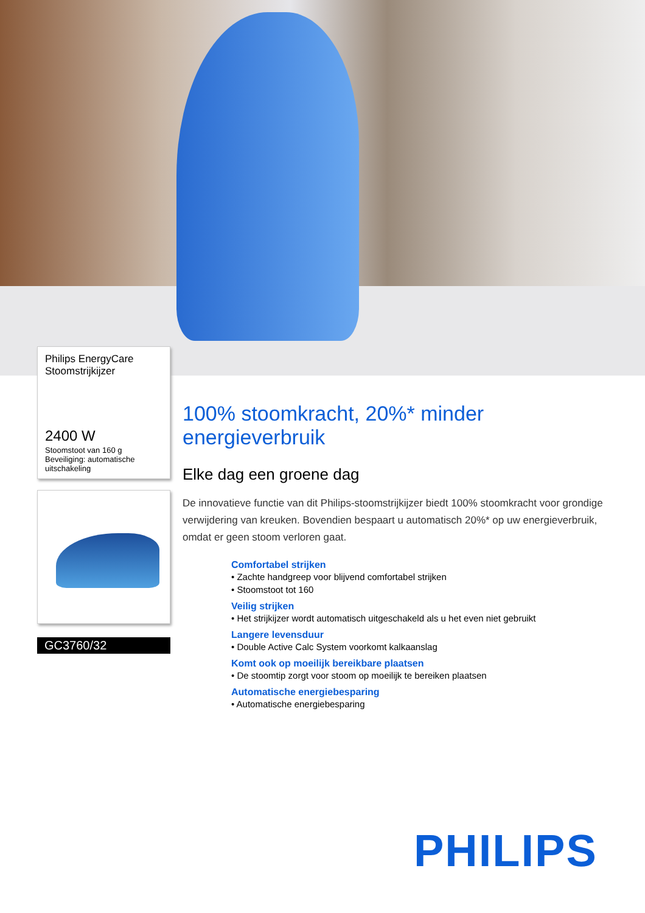Philips EnergyCare Stoomstrijkijzer
2400 W
Stoomstoot van 160 g
Beveiliging: automatische uitschakeling
GC3760/32
100% stoomkracht, 20%* minder energieverbruik
Elke dag een groene dag
De innovatieve functie van dit Philips-stoomstrijkijzer biedt 100% stoomkracht voor grondige verwijdering van kreuken. Bovendien bespaart u automatisch 20%* op uw energieverbruik, omdat er geen stoom verloren gaat.
Comfortabel strijken
• Zachte handgreep voor blijvend comfortabel strijken
• Stoomstoot tot 160
Veilig strijken
• Het strijkijzer wordt automatisch uitgeschakeld als u het even niet gebruikt
Langere levensduur
• Double Active Calc System voorkomt kalkaanslag
Komt ook op moeilijk bereikbare plaatsen
• De stoomtip zorgt voor stoom op moeilijk te bereiken plaatsen
Automatische energiebesparing
• Automatische energiebesparing
PHILIPS